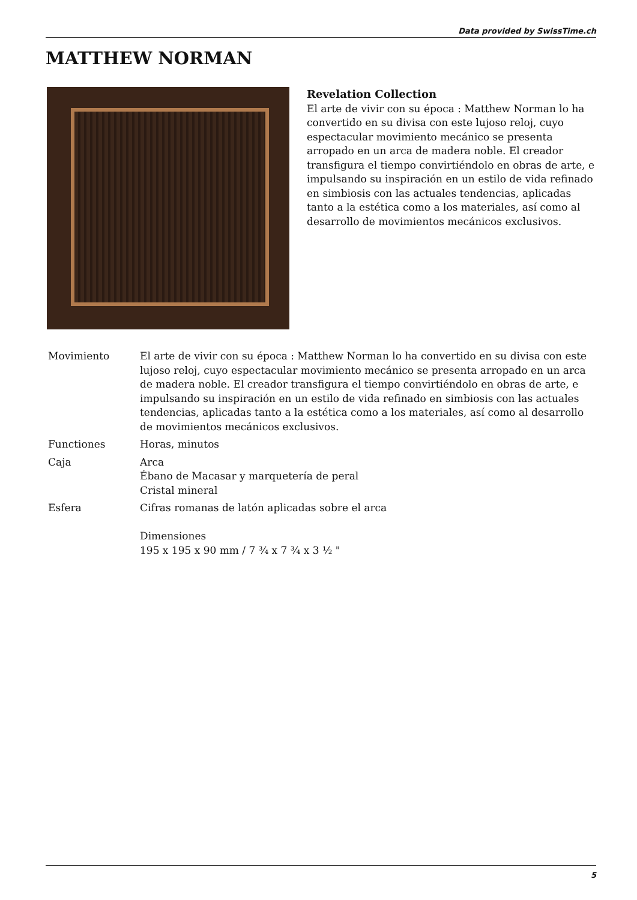Data provided by SwissTime.ch
MATTHEW NORMAN
Revelation Collection
El arte de vivir con su época : Matthew Norman lo ha convertido en su divisa con este lujoso reloj, cuyo espectacular movimiento mecánico se presenta arropado en un arca de madera noble. El creador transfigura el tiempo convirtiéndolo en obras de arte, e impulsando su inspiración en un estilo de vida refinado en simbiosis con las actuales tendencias, aplicadas tanto a la estética como a los materiales, así como al desarrollo de movimientos mecánicos exclusivos.
| Movimiento | El arte de vivir con su época : Matthew Norman lo ha convertido en su divisa con este lujoso reloj, cuyo espectacular movimiento mecánico se presenta arropado en un arca de madera noble. El creador transfigura el tiempo convirtiéndolo en obras de arte, e impulsando su inspiración en un estilo de vida refinado en simbiosis con las actuales tendencias, aplicadas tanto a la estética como a los materiales, así como al desarrollo de movimientos mecánicos exclusivos. |
| Functiones | Horas, minutos |
| Caja | Arca Ébano de Macasar y marquetería de peral Cristal mineral |
| Esfera | Cifras romanas de latón aplicadas sobre el arca Dimensiones 195 x 195 x 90 mm / 7 ¾ x 7 ¾ x 3 ½ " |
5